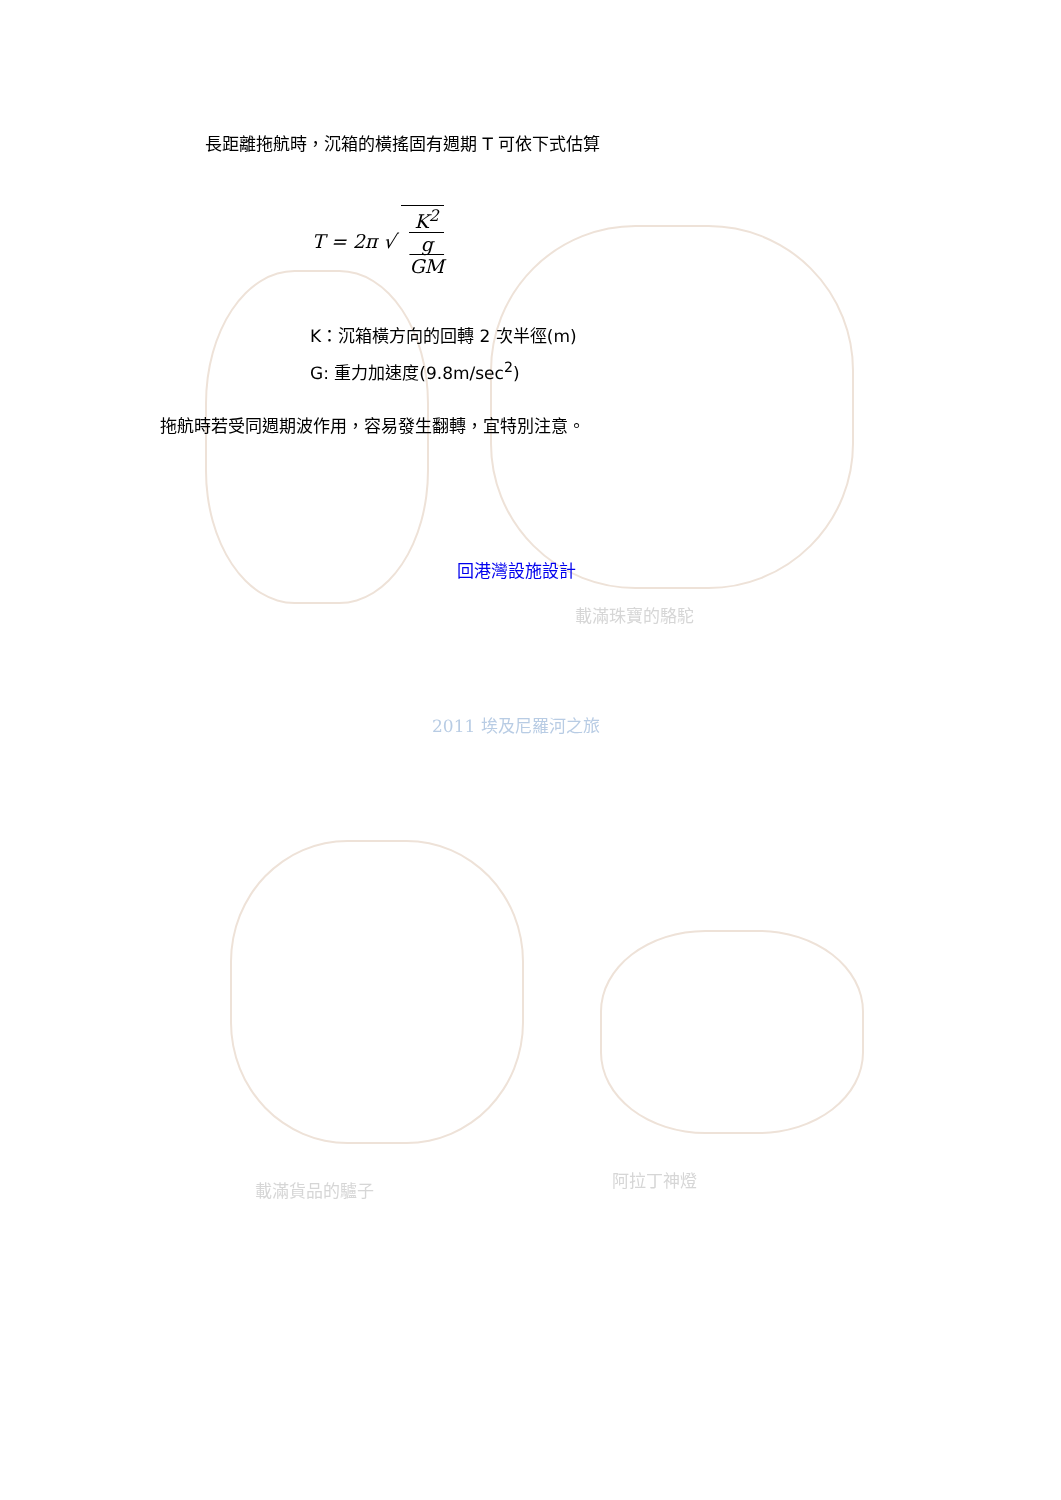長距離拖航時，沉箱的橫搖固有週期 T 可依下式估算
T = 2π √ K<sup>2</sup> g
GM
K：沉箱橫方向的回轉 2 次半徑(m)
G: 重力加速度(9.8m/sec<sup>2</sup>)
拖航時若受同週期波作用，容易發生翻轉，宜特別注意。
回港灣設施設計
載滿珠寶的駱駝
2011 埃及尼羅河之旅
載滿貨品的驢子
阿拉丁神燈